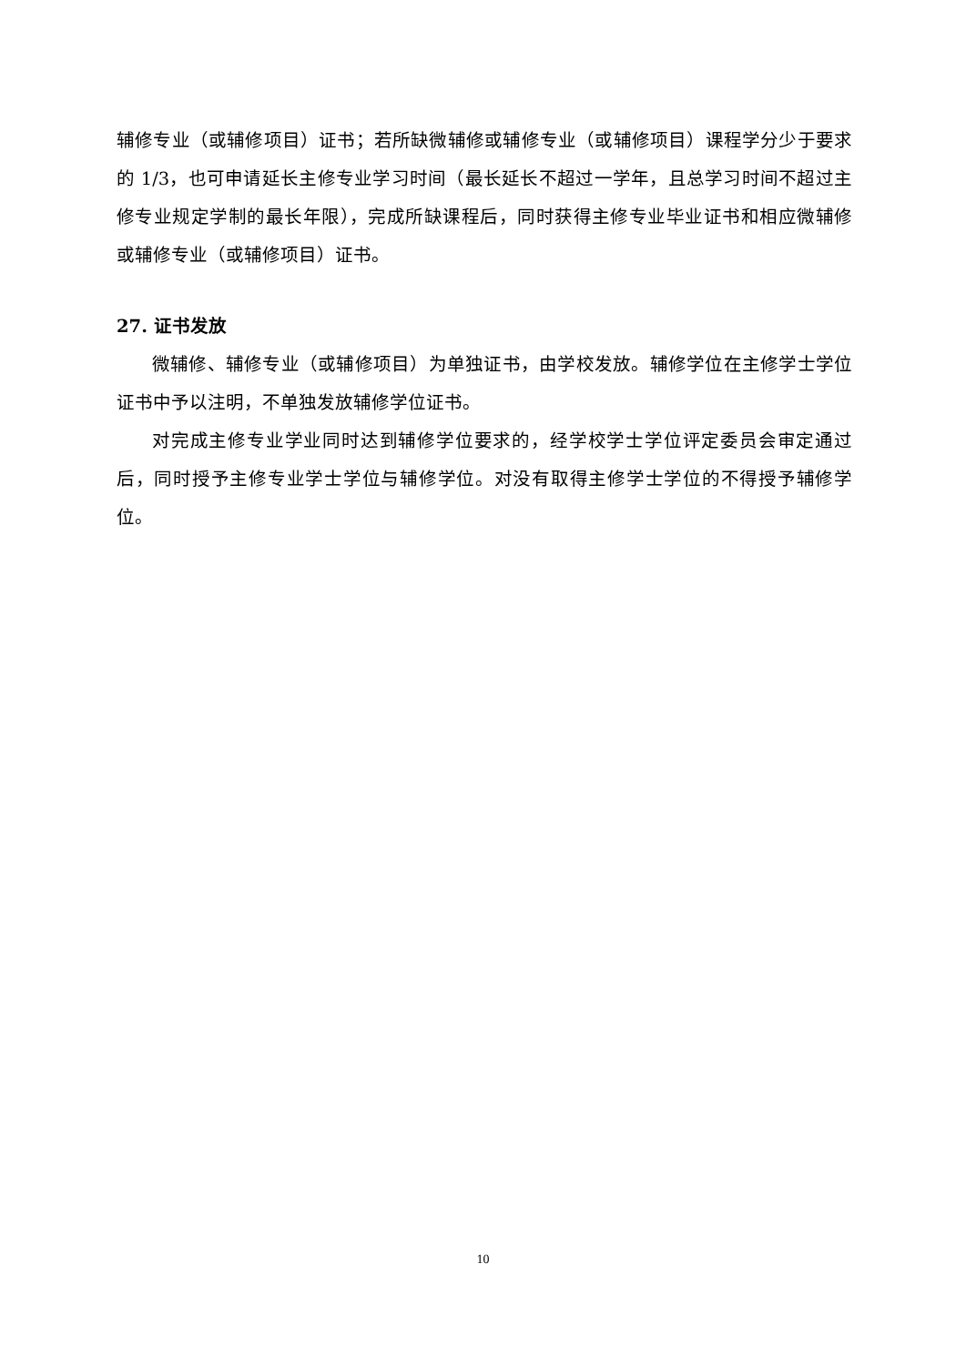辅修专业（或辅修项目）证书；若所缺微辅修或辅修专业（或辅修项目）课程学分少于要求的 1/3，也可申请延长主修专业学习时间（最长延长不超过一学年，且总学习时间不超过主修专业规定学制的最长年限），完成所缺课程后，同时获得主修专业毕业证书和相应微辅修或辅修专业（或辅修项目）证书。
27. 证书发放
微辅修、辅修专业（或辅修项目）为单独证书，由学校发放。辅修学位在主修学士学位证书中予以注明，不单独发放辅修学位证书。
对完成主修专业学业同时达到辅修学位要求的，经学校学士学位评定委员会审定通过后，同时授予主修专业学士学位与辅修学位。对没有取得主修学士学位的不得授予辅修学位。
10